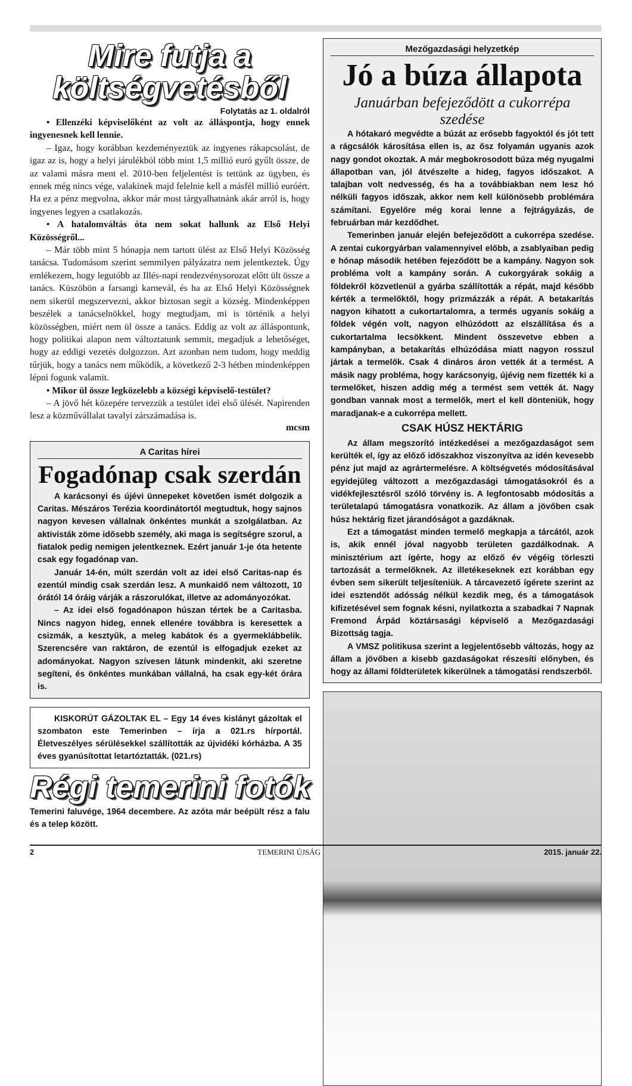Mire futja a költségvetésből
Folytatás az 1. oldalról
• Ellenzéki képviselőként az volt az álláspontja, hogy ennek ingyenesnek kell lennie.
– Igaz, hogy korábban kezdeményeztük az ingyenes rákapcsolást, de igaz az is, hogy a helyi járulékból több mint 1,5 millió euró gyűlt össze, de az valami másra ment el. 2010-ben feljelentést is tettünk az ügyben, és ennek még nincs vége, valakinek majd felelnie kell a másfél millió euróért. Ha ez a pénz megvolna, akkor már most tárgyalhatnánk akár arról is, hogy ingyenes legyen a csatlakozás.
• A hatalomváltás óta nem sokat hallunk az Első Helyi Közösségről...
– Már több mint 5 hónapja nem tartott ülést az Első Helyi Közösség tanácsa. Tudomásom szerint semmilyen pályázatra nem jelentkeztek. Úgy emlékezem, hogy legutóbb az Illés-napi rendezvénysorozat előtt ült össze a tanács. Küszöbön a farsangi karnevál, és ha az Első Helyi Közösségnek nem sikerül megszervezni, akkor biztosan segít a község. Mindenképpen beszélek a tanácselnökkel, hogy megtudjam, mi is történik a helyi közösségben, miért nem ül össze a tanács. Eddig az volt az álláspontunk, hogy politikai alapon nem változtatunk semmit, megadjuk a lehetőséget, hogy az eddigi vezetés dolgozzon. Azt azonban nem tudom, hogy meddig tűrjük, hogy a tanács nem működik, a következő 2-3 hétben mindenképpen lépni fogunk valamit.
• Mikor ül össze legközelebb a községi képviselő-testület?
– A jövő hét közepére tervezzük a testület idei első ülését. Napirenden lesz a közművállalat tavalyi zárszámadása is.
mcsm
A Caritas hírei
Fogadónap csak szerdán
A karácsonyi és újévi ünnepeket követően ismét dolgozik a Caritas. Mészáros Terézia koordinátortól megtudtuk, hogy sajnos nagyon kevesen vállalnak önkéntes munkát a szolgálatban. Az aktivisták zöme idősebb személy, aki maga is segítségre szorul, a fiatalok pedig nemigen jelentkeznek. Ezért január 1-je óta hetente csak egy fogadónap van.
Január 14-én, múlt szerdán volt az idei első Caritas-nap és ezentúl mindig csak szerdán lesz. A munkaidő nem változott, 10 órától 14 óráig várják a rászorulókat, illetve az adományozókat.
– Az idei első fogadónapon húszan tértek be a Caritasba. Nincs nagyon hideg, ennek ellenére továbbra is keresettek a csizmák, a kesztyűk, a meleg kabátok és a gyermeklábbelik. Szerencsére van raktáron, de ezentúl is elfogadjuk ezeket az adományokat. Nagyon szívesen látunk mindenkit, aki szeretne segíteni, és önkéntes munkában vállalná, ha csak egy-két órára is.
KISKORÚT GÁZOLTAK EL – Egy 14 éves kislányt gázoltak el szombaton este Temerinben – írja a 021.rs hírportál. Életveszélyes sérülésekkel szállították az újvidéki kórházba. A 35 éves gyanúsítottat letartóztatták. (021.rs)
Régi temerini fotók
Temerini faluvége, 1964 decembere. Az azóta már beépült rész a falu és a telep között.
Mezőgazdasági helyzetkép
Jó a búza állapota
Januárban befejeződött a cukorrépa szedése
A hótakaró megvédte a búzát az erősebb fagyoktól és jót tett a rágcsálók károsítása ellen is, az ősz folyamán ugyanis azok nagy gondot okoztak. A már megbokrosodott búza még nyugalmi állapotban van, jól átvészelte a hideg, fagyos időszakot. A talajban volt nedvesség, és ha a továbbiakban nem lesz hó nélküli fagyos időszak, akkor nem kell különösebb problémára számítani. Egyelőre még korai lenne a fejtrágyázás, de februárban már kezdődhet.
Temerinben január elején befejeződött a cukorrépa szedése. A zentai cukorgyárban valamennyivel előbb, a zsablyaiban pedig e hónap második hetében fejeződött be a kampány. Nagyon sok probléma volt a kampány során. A cukorgyárak sokáig a földekről közvetlenül a gyárba szállították a répát, majd később kérték a termelőktől, hogy prizmázzák a répát. A betakarítás nagyon kihatott a cukortartalomra, a termés ugyanis sokáig a földek végén volt, nagyon elhúzódott az elszállítása és a cukortartalma lecsökkent. Mindent összevetve ebben a kampányban, a betakarítás elhúzódása miatt nagyon rosszul jártak a termelők. Csak 4 dináros áron vették át a termést. A másik nagy probléma, hogy karácsonyig, újévig nem fizették ki a termelőket, hiszen addig még a termést sem vették át. Nagy gondban vannak most a termelők, mert el kell dönteniük, hogy maradjanak-e a cukorrépa mellett.
CSAK HÚSZ HEKTÁRIG
Az állam megszorító intézkedései a mezőgazdaságot sem kerülték el, így az előző időszakhoz viszonyítva az idén kevesebb pénz jut majd az agrártermelésre. A költségvetés módosításával egyidejűleg változott a mezőgazdasági támogatásokról és a vidékfejlesztésről szóló törvény is. A legfontosabb módosítás a területalapú támogatásra vonatkozik. Az állam a jövőben csak húsz hektárig fizet járandóságot a gazdáknak.
Ezt a támogatást minden termelő megkapja a tárcától, azok is, akik ennél jóval nagyobb területen gazdálkodnak. A minisztérium azt ígérte, hogy az előző év végéig törleszti tartozását a termelőknek. Az illetékeseknek ezt korábban egy évben sem sikerült teljesíteniük. A tárcavezető ígérete szerint az idei esztendőt adósság nélkül kezdik meg, és a támogatások kifizetésével sem fognak késni, nyilatkozta a szabadkai 7 Napnak Fremond Árpád köztársasági képviselő a Mezőgazdasági Bizottság tagja.
A VMSZ politikusa szerint a legjelentősebb változás, hogy az állam a jövőben a kisebb gazdaságokat részesíti előnyben, és hogy az állami földterületek kikerülnek a támogatási rendszerből.
2 TEMERINI ÚJSÁG 2015. január 22.